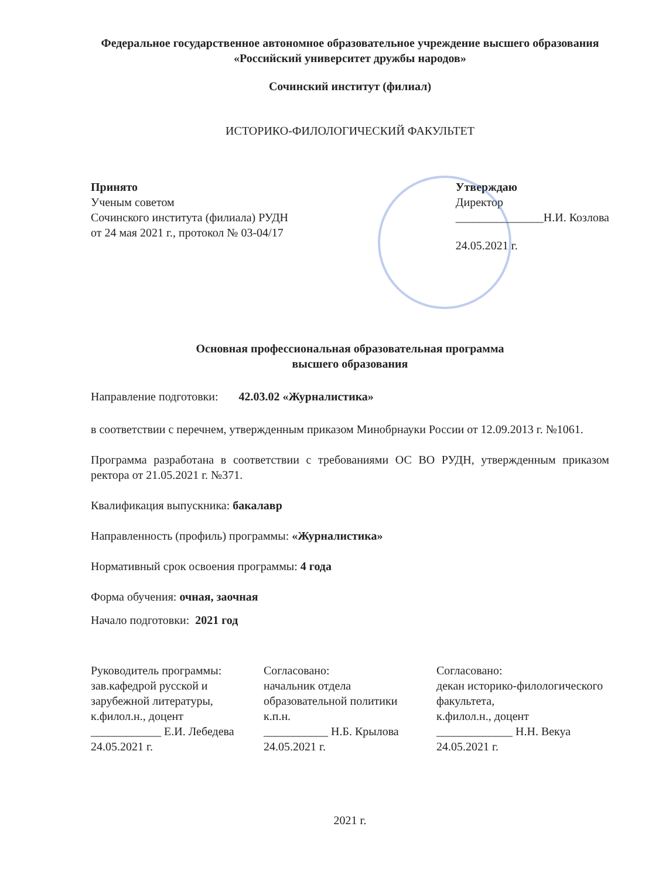Федеральное государственное автономное образовательное учреждение высшего образования «Российский университет дружбы народов»
Сочинский институт (филиал)
ИСТОРИКО-ФИЛОЛОГИЧЕСКИЙ ФАКУЛЬТЕТ
Принято
Ученым советом
Сочинского института (филиала) РУДН
от 24 мая 2021 г., протокол № 03-04/17
Утверждаю
Директор
_______________Н.И. Козлова
24.05.2021 г.
Основная профессиональная образовательная программа
высшего образования
Направление подготовки: 42.03.02 «Журналистика»
в соответствии с перечнем, утвержденным приказом Минобрнауки России от 12.09.2013 г. №1061.
Программа разработана в соответствии с требованиями ОС ВО РУДН, утвержденным приказом ректора от 21.05.2021 г. №371.
Квалификация выпускника: бакалавр
Направленность (профиль) программы: «Журналистика»
Нормативный срок освоения программы: 4 года
Форма обучения: очная, заочная
Начало подготовки: 2021 год
Руководитель программы:
зав.кафедрой русской и зарубежной литературы,
к.филол.н., доцент
____________ Е.И. Лебедева
24.05.2021 г.
Согласовано:
начальник отдела образовательной политики
к.п.н.
___________ Н.Б. Крылова
24.05.2021 г.
Согласовано:
декан историко-филологического факультета,
к.филол.н., доцент
_____________ Н.Н. Векуа
24.05.2021 г.
2021 г.